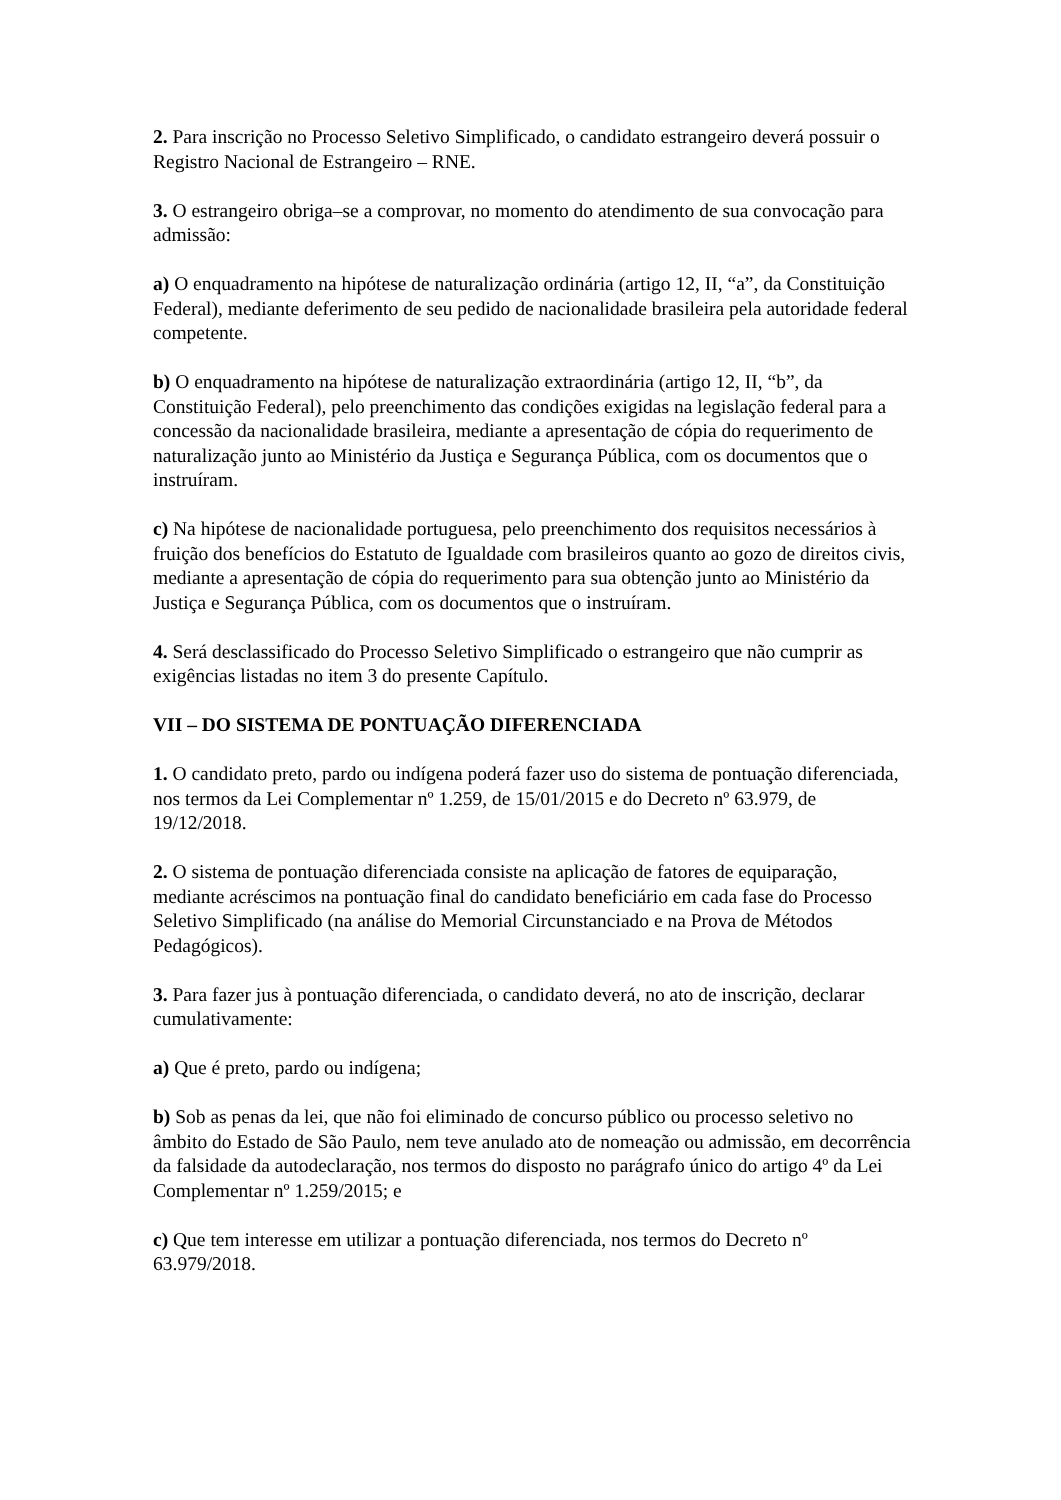2. Para inscrição no Processo Seletivo Simplificado, o candidato estrangeiro deverá possuir o Registro Nacional de Estrangeiro – RNE.
3. O estrangeiro obriga–se a comprovar, no momento do atendimento de sua convocação para admissão:
a) O enquadramento na hipótese de naturalização ordinária (artigo 12, II, “a”, da Constituição Federal), mediante deferimento de seu pedido de nacionalidade brasileira pela autoridade federal competente.
b) O enquadramento na hipótese de naturalização extraordinária (artigo 12, II, “b”, da Constituição Federal), pelo preenchimento das condições exigidas na legislação federal para a concessão da nacionalidade brasileira, mediante a apresentação de cópia do requerimento de naturalização junto ao Ministério da Justiça e Segurança Pública, com os documentos que o instruíram.
c) Na hipótese de nacionalidade portuguesa, pelo preenchimento dos requisitos necessários à fruição dos benefícios do Estatuto de Igualdade com brasileiros quanto ao gozo de direitos civis, mediante a apresentação de cópia do requerimento para sua obtenção junto ao Ministério da Justiça e Segurança Pública, com os documentos que o instruíram.
4. Será desclassificado do Processo Seletivo Simplificado o estrangeiro que não cumprir as exigências listadas no item 3 do presente Capítulo.
VII – DO SISTEMA DE PONTUAÇÃO DIFERENCIADA
1. O candidato preto, pardo ou indígena poderá fazer uso do sistema de pontuação diferenciada, nos termos da Lei Complementar nº 1.259, de 15/01/2015 e do Decreto nº 63.979, de 19/12/2018.
2. O sistema de pontuação diferenciada consiste na aplicação de fatores de equiparação, mediante acréscimos na pontuação final do candidato beneficiário em cada fase do Processo Seletivo Simplificado (na análise do Memorial Circunstanciado e na Prova de Métodos Pedagógicos).
3. Para fazer jus à pontuação diferenciada, o candidato deverá, no ato de inscrição, declarar cumulativamente:
a) Que é preto, pardo ou indígena;
b) Sob as penas da lei, que não foi eliminado de concurso público ou processo seletivo no âmbito do Estado de São Paulo, nem teve anulado ato de nomeação ou admissão, em decorrência da falsidade da autodeclaração, nos termos do disposto no parágrafo único do artigo 4º da Lei Complementar nº 1.259/2015; e
c) Que tem interesse em utilizar a pontuação diferenciada, nos termos do Decreto nº 63.979/2018.